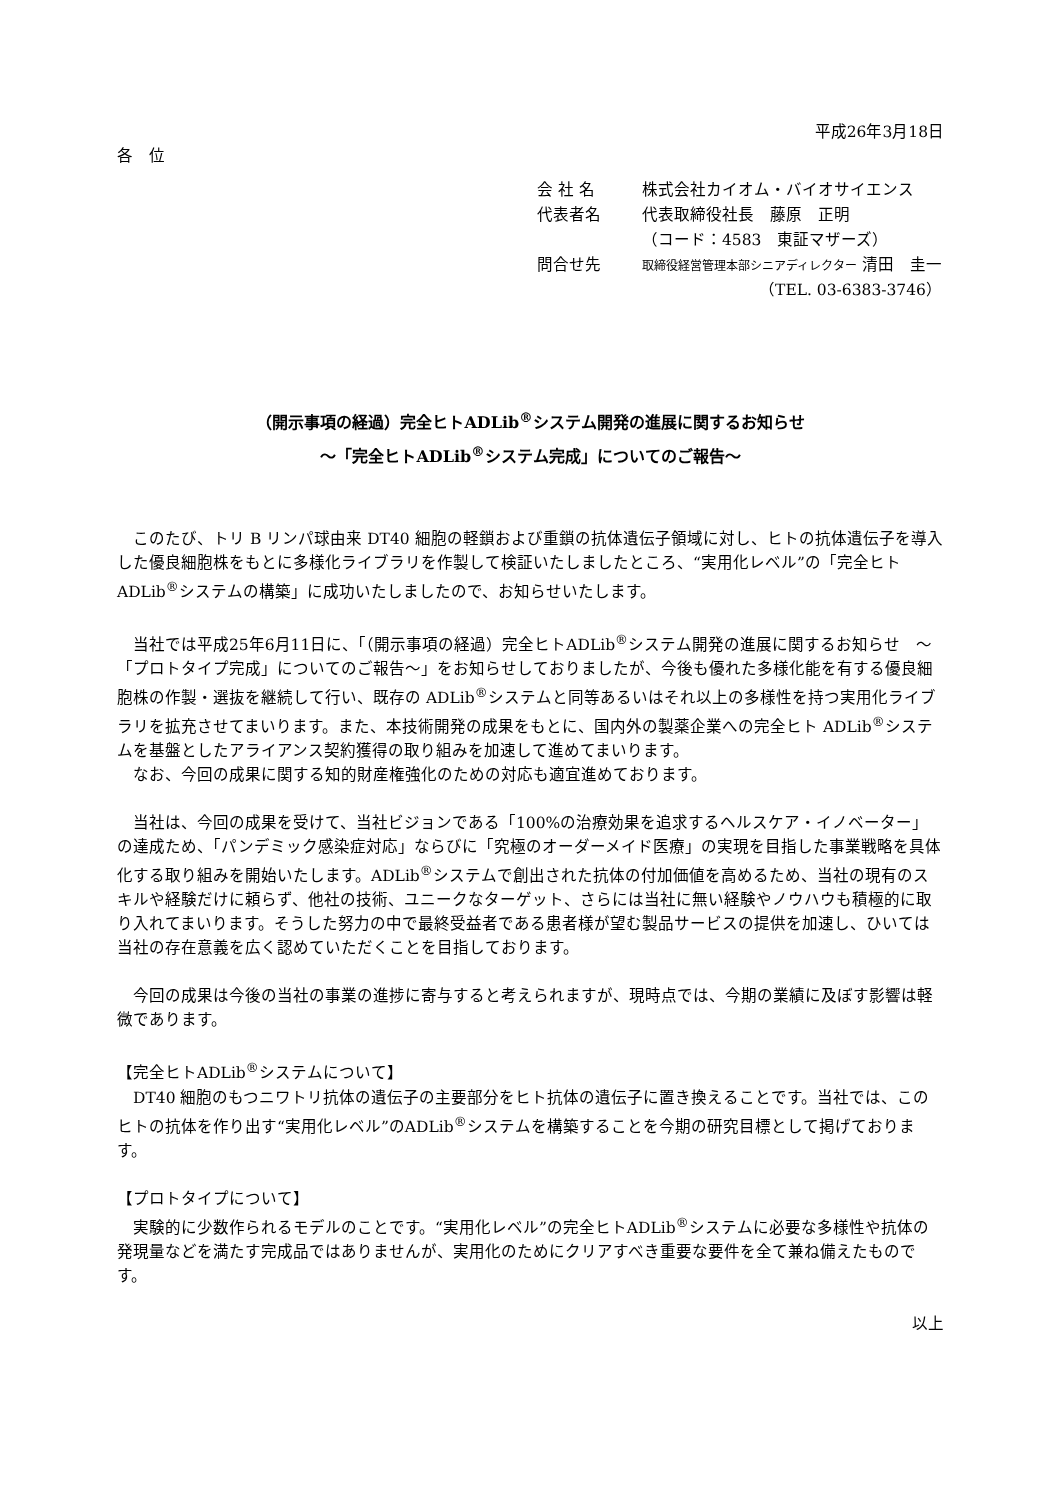平成26年3月18日
各　位
| 会 社 名 | 株式会社カイオム・バイオサイエンス |
| 代表者名 | 代表取締役社長 藤原 正明 |
| | （コード：4583 東証マザーズ） |
| 問合せ先 | 取締役経営管理本部シニアディレクター 清田 圭一 |
| | （TEL. 03-6383-3746） |
（開示事項の経過）完全ヒトADLib<sup>®</sup>システム開発の進展に関するお知らせ
～「完全ヒトADLib<sup>®</sup>システム完成」についてのご報告～
　このたび、トリ B リンパ球由来 DT40 細胞の軽鎖および重鎖の抗体遺伝子領域に対し、ヒトの抗体遺伝子を導入した優良細胞株をもとに多様化ライブラリを作製して検証いたしましたところ、“実用化レベル”の「完全ヒトADLib<sup>®</sup>システムの構築」に成功いたしましたので、お知らせいたします。
　当社では平成25年6月11日に、「（開示事項の経過）完全ヒトADLib<sup>®</sup>システム開発の進展に関するお知らせ　～「プロトタイプ完成」についてのご報告～」をお知らせしておりましたが、今後も優れた多様化能を有する優良細胞株の作製・選抜を継続して行い、既存の ADLib<sup>®</sup>システムと同等あるいはそれ以上の多様性を持つ実用化ライブラリを拡充させてまいります。また、本技術開発の成果をもとに、国内外の製薬企業への完全ヒト ADLib<sup>®</sup>システムを基盤としたアライアンス契約獲得の取り組みを加速して進めてまいります。
　なお、今回の成果に関する知的財産権強化のための対応も適宜進めております。
　当社は、今回の成果を受けて、当社ビジョンである「100%の治療効果を追求するヘルスケア・イノベーター」の達成ため、「パンデミック感染症対応」ならびに「究極のオーダーメイド医療」の実現を目指した事業戦略を具体化する取り組みを開始いたします。ADLib<sup>®</sup>システムで創出された抗体の付加価値を高めるため、当社の現有のスキルや経験だけに頼らず、他社の技術、ユニークなターゲット、さらには当社に無い経験やノウハウも積極的に取り入れてまいります。そうした努力の中で最終受益者である患者様が望む製品サービスの提供を加速し、ひいては当社の存在意義を広く認めていただくことを目指しております。
　今回の成果は今後の当社の事業の進捗に寄与すると考えられますが、現時点では、今期の業績に及ぼす影響は軽微であります。
【完全ヒトADLib<sup>®</sup>システムについて】
　DT40 細胞のもつニワトリ抗体の遺伝子の主要部分をヒト抗体の遺伝子に置き換えることです。当社では、このヒトの抗体を作り出す“実用化レベル”のADLib<sup>®</sup>システムを構築することを今期の研究目標として掲げております。
【プロトタイプについて】
　実験的に少数作られるモデルのことです。“実用化レベル”の完全ヒトADLib<sup>®</sup>システムに必要な多様性や抗体の発現量などを満たす完成品ではありませんが、実用化のためにクリアすべき重要な要件を全て兼ね備えたものです。
以上